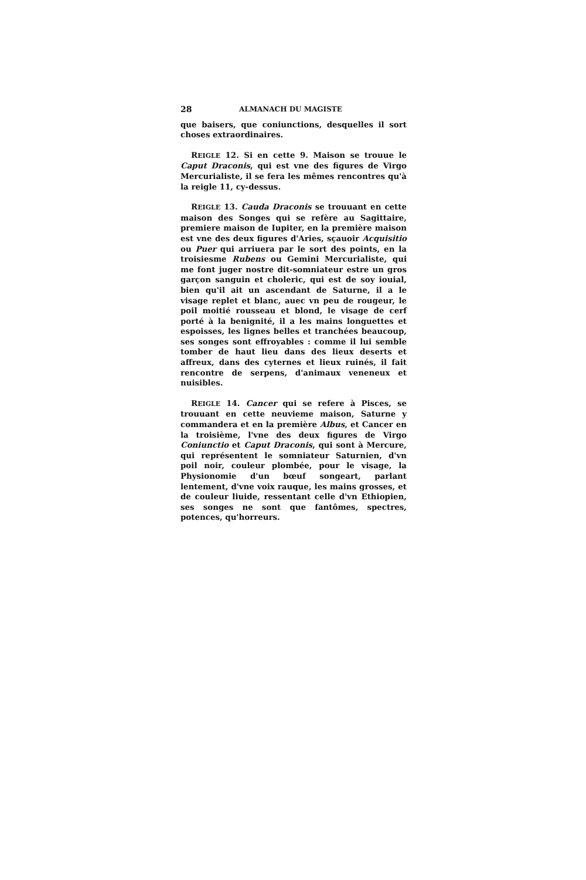28 ALMANACH DU MAGISTE
que baisers, que coniunctions, desquelles il sort choses extraordinaires.
REIGLE 12. Si en cette 9. Maison se trouue le Caput Draconis, qui est vne des figures de Virgo Mercurialiste, il se fera les mêmes rencontres qu'à la reigle 11, cy-dessus.
REIGLE 13. Cauda Draconis se trouuant en cette maison des Songes qui se refère au Sagittaire, premiere maison de Iupiter, en la première maison est vne des deux figures d'Aries, sçauoir Acquisitio ou Puer qui arriuera par le sort des points, en la troisiesme Rubens ou Gemini Mercurialiste, qui me font juger nostre dit-somniateur estre un gros garçon sanguin et choleric, qui est de soy iouial, bien qu'il ait un ascendant de Saturne, il a le visage replet et blanc, auec vn peu de rougeur, le poil moitié rousseau et blond, le visage de cerf porté à la benignité, il a les mains longuettes et espoisses, les lignes belles et tranchées beaucoup, ses songes sont effroyables : comme il lui semble tomber de haut lieu dans des lieux deserts et affreux, dans des cyternes et lieux ruinés, il fait rencontre de serpens, d'animaux veneneux et nuisibles.
REIGLE 14. Cancer qui se refere à Pisces, se trouuant en cette neuvieme maison, Saturne y commandera et en la première Albus, et Cancer en la troisième, l'vne des deux figures de Virgo Coniunctio et Caput Draconis, qui sont à Mercure, qui représentent le somniateur Saturnien, d'vn poil noir, couleur plombée, pour le visage, la Physionomie d'un bœuf songeart, parlant lentement, d'vne voix rauque, les mains grosses, et de couleur liuide, ressentant celle d'vn Ethiopien, ses songes ne sont que fantômes, spectres, potences, qu'horreurs.